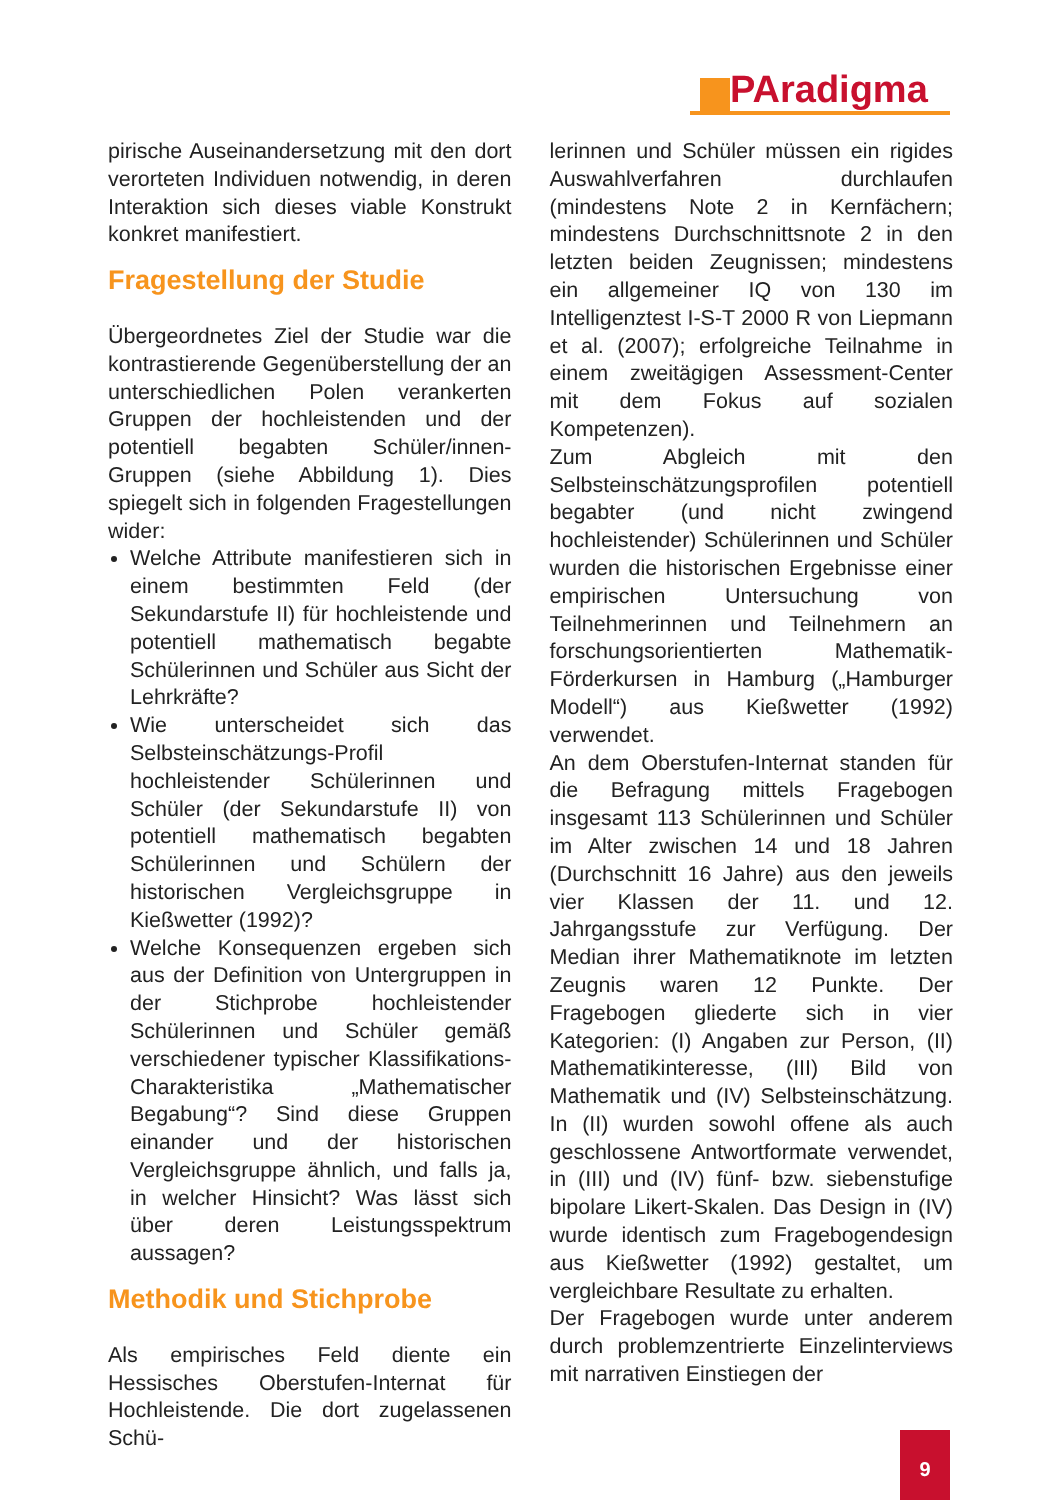PAradigma
pirische Auseinandersetzung mit den dort verorteten Individuen notwendig, in deren Interaktion sich dieses viable Konstrukt konkret manifestiert.
Fragestellung der Studie
Übergeordnetes Ziel der Studie war die kontrastierende Gegenüberstellung der an unterschiedlichen Polen verankerten Gruppen der hochleistenden und der potentiell begabten Schüler/innen-Gruppen (siehe Abbildung 1). Dies spiegelt sich in folgenden Fragestellungen wider:
Welche Attribute manifestieren sich in einem bestimmten Feld (der Sekundarstufe II) für hochleistende und potentiell mathematisch begabte Schülerinnen und Schüler aus Sicht der Lehrkräfte?
Wie unterscheidet sich das Selbsteinschätzungs-Profil hochleistender Schülerinnen und Schüler (der Sekundarstufe II) von potentiell mathematisch begabten Schülerinnen und Schülern der historischen Vergleichsgruppe in Kießwetter (1992)?
Welche Konsequenzen ergeben sich aus der Definition von Untergruppen in der Stichprobe hochleistender Schülerinnen und Schüler gemäß verschiedener typischer Klassifikations-Charakteristika „Mathematischer Begabung“? Sind diese Gruppen einander und der historischen Vergleichsgruppe ähnlich, und falls ja, in welcher Hinsicht? Was lässt sich über deren Leistungsspektrum aussagen?
Methodik und Stichprobe
Als empirisches Feld diente ein Hessisches Oberstufen-Internat für Hochleistende. Die dort zugelassenen Schü-
lerinnen und Schüler müssen ein rigides Auswahlverfahren durchlaufen (mindestens Note 2 in Kernfächern; mindestens Durchschnittsnote 2 in den letzten beiden Zeugnissen; mindestens ein allgemeiner IQ von 130 im Intelligenztest I-S-T 2000 R von Liepmann et al. (2007); erfolgreiche Teilnahme in einem zweitägigen Assessment-Center mit dem Fokus auf sozialen Kompetenzen).
Zum Abgleich mit den Selbsteinschätzungsprofilen potentiell begabter (und nicht zwingend hochleistender) Schülerinnen und Schüler wurden die historischen Ergebnisse einer empirischen Untersuchung von Teilnehmerinnen und Teilnehmern an forschungsorientierten Mathematik-Förderkursen in Hamburg („Hamburger Modell“) aus Kießwetter (1992) verwendet.
An dem Oberstufen-Internat standen für die Befragung mittels Fragebogen insgesamt 113 Schülerinnen und Schüler im Alter zwischen 14 und 18 Jahren (Durchschnitt 16 Jahre) aus den jeweils vier Klassen der 11. und 12. Jahrgangsstufe zur Verfügung. Der Median ihrer Mathematiknote im letzten Zeugnis waren 12 Punkte. Der Fragebogen gliederte sich in vier Kategorien: (I) Angaben zur Person, (II) Mathematikinteresse, (III) Bild von Mathematik und (IV) Selbsteinschätzung. In (II) wurden sowohl offene als auch geschlossene Antwortformate verwendet, in (III) und (IV) fünf- bzw. siebenstufige bipolare Likert-Skalen. Das Design in (IV) wurde identisch zum Fragebogendesign aus Kießwetter (1992) gestaltet, um vergleichbare Resultate zu erhalten.
Der Fragebogen wurde unter anderem durch problemzentrierte Einzelinterviews mit narrativen Einstiegen der
9